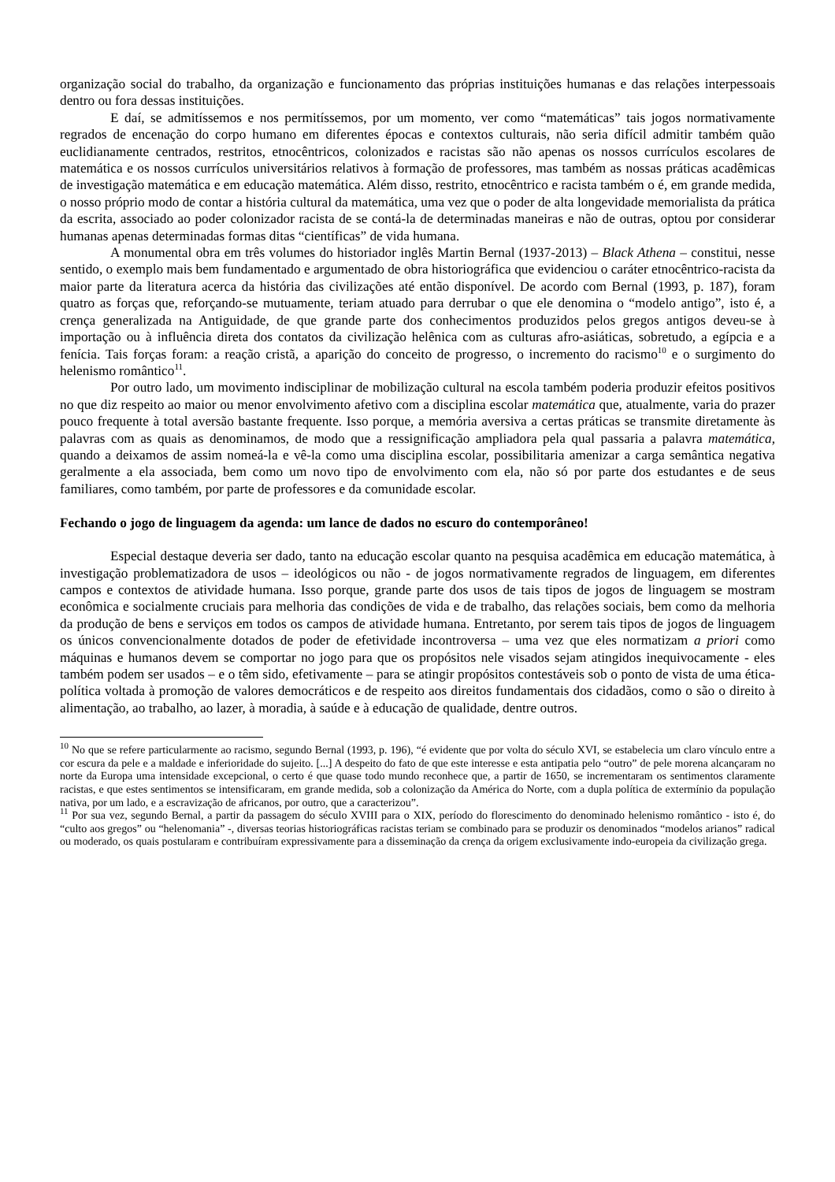organização social do trabalho, da organização e funcionamento das próprias instituições humanas e das relações interpessoais dentro ou fora dessas instituições.
E daí, se admitíssemos e nos permitíssemos, por um momento, ver como “matemáticas” tais jogos normativamente regrados de encenação do corpo humano em diferentes épocas e contextos culturais, não seria difícil admitir também quão euclidianamente centrados, restritos, etnocêntricos, colonizados e racistas são não apenas os nossos currículos escolares de matemática e os nossos currículos universitários relativos à formação de professores, mas também as nossas práticas acadêmicas de investigação matemática e em educação matemática. Além disso, restrito, etnocêntrico e racista também o é, em grande medida, o nosso próprio modo de contar a história cultural da matemática, uma vez que o poder de alta longevidade memorialista da prática da escrita, associado ao poder colonizador racista de se contá-la de determinadas maneiras e não de outras, optou por considerar humanas apenas determinadas formas ditas “científicas” de vida humana.
A monumental obra em três volumes do historiador inglês Martin Bernal (1937-2013) – Black Athena – constitui, nesse sentido, o exemplo mais bem fundamentado e argumentado de obra historiográfica que evidenciou o caráter etnocêntrico-racista da maior parte da literatura acerca da história das civilizações até então disponível. De acordo com Bernal (1993, p. 187), foram quatro as forças que, reforçando-se mutuamente, teriam atuado para derrubar o que ele denomina o “modelo antigo”, isto é, a crença generalizada na Antiguidade, de que grande parte dos conhecimentos produzidos pelos gregos antigos deveu-se à importação ou à influência direta dos contatos da civilização helênica com as culturas afro-asiáticas, sobretudo, a egípcia e a fenícia. Tais forças foram: a reação cristã, a aparição do conceito de progresso, o incremento do racismo<sup>10</sup> e o surgimento do helenismo romântico<sup>11</sup>.
Por outro lado, um movimento indisciplinar de mobilização cultural na escola também poderia produzir efeitos positivos no que diz respeito ao maior ou menor envolvimento afetivo com a disciplina escolar matemática que, atualmente, varia do prazer pouco frequente à total aversão bastante frequente. Isso porque, a memória aversiva a certas práticas se transmite diretamente às palavras com as quais as denominamos, de modo que a ressignificação ampliadora pela qual passaria a palavra matemática, quando a deixamos de assim nomeá-la e vê-la como uma disciplina escolar, possibilitaria amenizar a carga semântica negativa geralmente a ela associada, bem como um novo tipo de envolvimento com ela, não só por parte dos estudantes e de seus familiares, como também, por parte de professores e da comunidade escolar.
Fechando o jogo de linguagem da agenda: um lance de dados no escuro do contemporâneo!
Especial destaque deveria ser dado, tanto na educação escolar quanto na pesquisa acadêmica em educação matemática, à investigação problematizadora de usos – ideológicos ou não - de jogos normativamente regrados de linguagem, em diferentes campos e contextos de atividade humana. Isso porque, grande parte dos usos de tais tipos de jogos de linguagem se mostram econômica e socialmente cruciais para melhoria das condições de vida e de trabalho, das relações sociais, bem como da melhoria da produção de bens e serviços em todos os campos de atividade humana. Entretanto, por serem tais tipos de jogos de linguagem os únicos convencionalmente dotados de poder de efetividade incontroversa – uma vez que eles normatizam a priori como máquinas e humanos devem se comportar no jogo para que os propósitos nele visados sejam atingidos inequivocamente - eles também podem ser usados – e o têm sido, efetivamente – para se atingir propósitos contestáveis sob o ponto de vista de uma ética-política voltada à promoção de valores democráticos e de respeito aos direitos fundamentais dos cidadãos, como o são o direito à alimentação, ao trabalho, ao lazer, à moradia, à saúde e à educação de qualidade, dentre outros.
<sup>10</sup> No que se refere particularmente ao racismo, segundo Bernal (1993, p. 196), “é evidente que por volta do século XVI, se estabelecia um claro vínculo entre a cor escura da pele e a maldade e inferioridade do sujeito. [...] A despeito do fato de que este interesse e esta antipatia pelo “outro” de pele morena alcançaram no norte da Europa uma intensidade excepcional, o certo é que quase todo mundo reconhece que, a partir de 1650, se incrementaram os sentimentos claramente racistas, e que estes sentimentos se intensificaram, em grande medida, sob a colonização da América do Norte, com a dupla política de extermínio da população nativa, por um lado, e a escravização de africanos, por outro, que a caracterizou”.
<sup>11</sup> Por sua vez, segundo Bernal, a partir da passagem do século XVIII para o XIX, período do florescimento do denominado helenismo romântico - isto é, do “culto aos gregos” ou “helenomania” -, diversas teorias historiográficas racistas teriam se combinado para se produzir os denominados “modelos arianos” radical ou moderado, os quais postularam e contribuíram expressivamente para a disseminação da crença da origem exclusivamente indo-europeia da civilização grega.